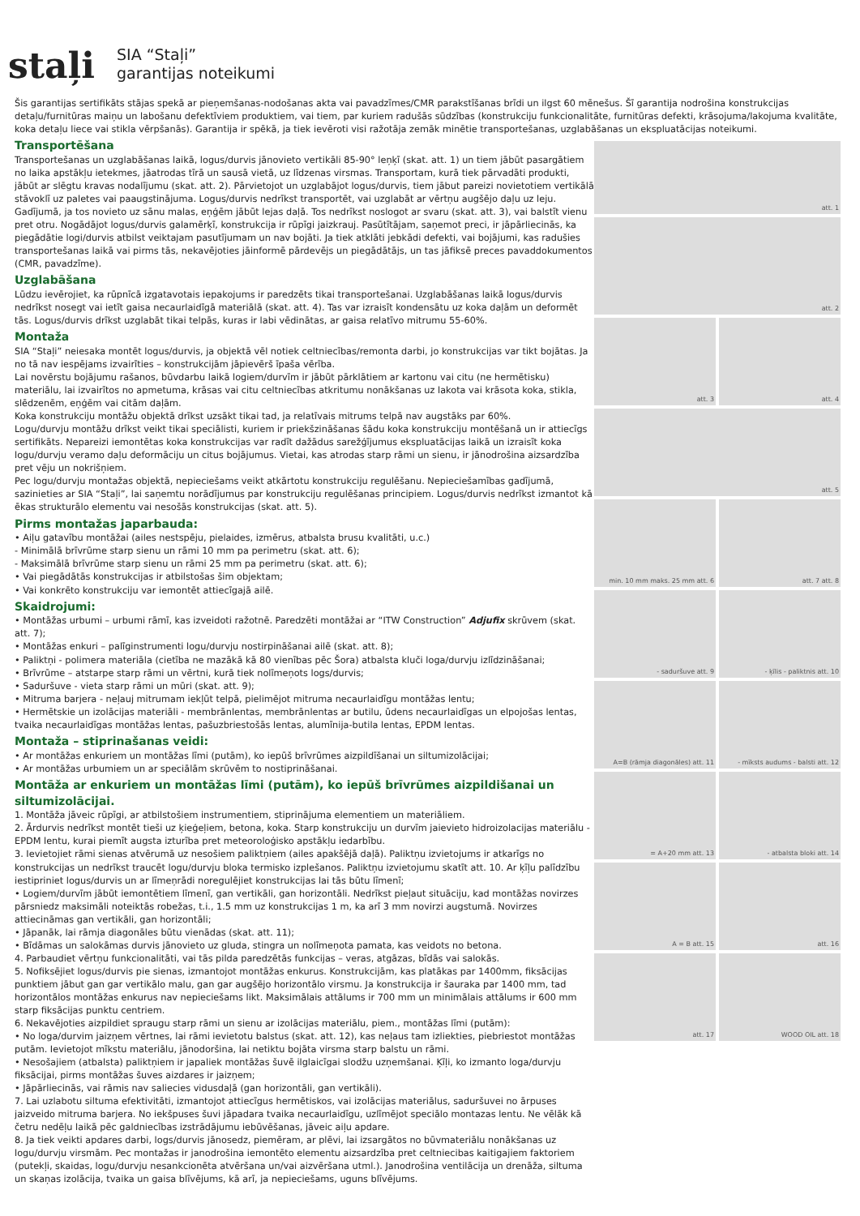staļi
SIA “Staļi”
garantijas noteikumi
Šis garantijas sertifikāts stājas spekā ar pieņemšanas-nodošanas akta vai pavadzīmes/CMR parakstīšanas brīdi un ilgst 60 mēnešus. Šī garantija nodrošina konstrukcijas detaļu/furnitūras maiņu un labošanu defektīviem produktiem, vai tiem, par kuriem radušās sūdzības (konstrukciju funkcionalitāte, furnitūras defekti, krāsojuma/lakojuma kvalitāte, koka detaļu liece vai stikla vērpšanās). Garantija ir spēkā, ja tiek ievēroti visi ražotāja zemāk minētie transportešanas, uzglabāšanas un ekspluatācijas noteikumi.
Transportēšana
Transportešanas un uzglabāšanas laikā, logus/durvis jānovieto vertikāli 85-90° leņķī (skat. att. 1) un tiem jābūt pasargātiem no laika apstākļu ietekmes, jāatrodas tīrā un sausā vietā, uz līdzenas virsmas. Transportam, kurā tiek pārvadāti produkti, jābūt ar slēgtu kravas nodalījumu (skat. att. 2). Pārvietojot un uzglabājot logus/durvis, tiem jābut pareizi novietotiem vertikālā stāvoklī uz paletes vai paaugstinājuma. Logus/durvis nedrīkst transportēt, vai uzglabāt ar vērtņu augšējo daļu uz leju.
Gadījumā, ja tos novieto uz sānu malas, eņģēm jābūt lejas daļā. Tos nedrīkst noslogot ar svaru (skat. att. 3), vai balstīt vienu pret otru. Nogādājot logus/durvis galamērķī, konstrukcija ir rūpīgi jaizkrauj. Pasūtītājam, saņemot preci, ir jāpārliecinās, ka piegādātie logi/durvis atbilst veiktajam pasutījumam un nav bojāti. Ja tiek atklāti jebkādi defekti, vai bojājumi, kas radušies transportešanas laikā vai pirms tās, nekavējoties jāinformē pārdevējs un piegādātājs, un tas jāfiksē preces pavaddokumentos (CMR, pavadzīme).
Uzglabāšana
Lūdzu ievērojiet, ka rūpnīcā izgatavotais iepakojums ir paredzēts tikai transportešanai. Uzglabāšanas laikā logus/durvis nedrīkst nosegt vai ietīt gaisa necaurlaidīgā materiālā (skat. att. 4). Tas var izraisīt kondensātu uz koka daļām un deformēt tās. Logus/durvis drīkst uzglabāt tikai telpās, kuras ir labi vēdinātas, ar gaisa relatīvo mitrumu 55-60%.
Montaža
SIA “Staļi” neiesaka montēt logus/durvis, ja objektā vēl notiek celtniecības/remonta darbi, jo konstrukcijas var tikt bojātas. Ja no tā nav iespējams izvairīties – konstrukcijām jāpievērš īpaša vērība.
Lai novērstu bojājumu rašanos, būvdarbu laikā logiem/durvīm ir jābūt pārklātiem ar kartonu vai citu (ne hermētisku) materiālu, lai izvairītos no apmetuma, krāsas vai citu celtniecības atkritumu nonākšanas uz lakota vai krāsota koka, stikla, slēdzenēm, eņģēm vai citām daļām.
Koka konstrukciju montāžu objektā drīkst uzsākt tikai tad, ja relatīvais mitrums telpā nav augstāks par 60%.
Logu/durvju montāžu drīkst veikt tikai speciālisti, kuriem ir priekšzināšanas šādu koka konstrukciju montēšanā un ir attiecīgs sertifikāts. Nepareizi iemontētas koka konstrukcijas var radīt dažādus sarežģījumus ekspluatācijas laikā un izraisīt koka logu/durvju veramo daļu deformāciju un citus bojājumus. Vietai, kas atrodas starp rāmi un sienu, ir jānodrošina aizsardzība pret vēju un nokrišņiem.
Pec logu/durvju montažas objektā, nepieciešams veikt atkārtotu konstrukciju regulēšanu. Nepieciešamības gadījumā, sazinieties ar SIA “Staļi”, lai saņemtu norādījumus par konstrukciju regulēšanas principiem. Logus/durvis nedrīkst izmantot kā ēkas strukturālo elementu vai nesošās konstrukcijas (skat. att. 5).
Pirms montažas japarbauda:
• Aiļu gatavību montāžai (ailes nestspēju, pielaides, izmērus, atbalsta brusu kvalitāti, u.c.)
- Minimālā brīvrūme starp sienu un rāmi 10 mm pa perimetru (skat. att. 6);
- Maksimālā brīvrūme starp sienu un rāmi 25 mm pa perimetru (skat. att. 6);
• Vai piegādātās konstrukcijas ir atbilstošas šim objektam;
• Vai konkrēto konstrukciju var iemontēt attiecīgajā ailē.
Skaidrojumi:
• Montāžas urbumi – urbumi rāmī, kas izveidoti ražotnē. Paredzēti montāžai ar “ITW Construction” Adjufix skrūvem (skat. att. 7);
• Montāžas enkuri – palīginstrumenti logu/durvju nostirpināšanai ailē (skat. att. 8);
• Paliktņi - polimera materiāla (cietība ne mazākā kā 80 vienības pēc Šora) atbalsta kluči loga/durvju izlīdzināšanai;
• Brīvrūme – atstarpe starp rāmi un vērtni, kurā tiek nolīmeņots logs/durvis;
• Saduršuve - vieta starp rāmi un mūri (skat. att. 9);
• Mitruma barjera - neļauj mitrumam iekļūt telpā, pielimējot mitruma necaurlaidīgu montāžas lentu;
• Hermētskie un izolācijas materiāli - membrānlentas, membrānlentas ar butilu, ūdens necaurlaidīgas un elpojošas lentas, tvaika necaurlaidīgas montāžas lentas, pašuzbriestošās lentas, alumīnija-butila lentas, EPDM lentas.
Montaža – stiprinašanas veidi:
• Ar montāžas enkuriem un montāžas līmi (putām), ko iepūš brīvrūmes aizpildīšanai un siltumizolācijai;
• Ar montāžas urbumiem un ar speciālām skrūvēm to nostiprināšanai.
Montāža ar enkuriem un montāžas līmi (putām), ko iepūš brīvrūmes aizpildišanai un siltumizolācijai.
1. Montāža jāveic rūpīgi, ar atbilstošiem instrumentiem, stiprinājuma elementiem un materiāliem.
2. Ārdurvis nedrīkst montēt tieši uz ķieģeļiem, betona, koka. Starp konstrukciju un durvīm jaievieto hidroizolacijas materiālu - EPDM lentu, kurai piemīt augsta izturība pret meteoroloģisko apstākļu iedarbību.
3. Ievietojiet rāmi sienas atvērumā uz nesošiem paliktņiem (ailes apakšējā daļā). Paliktņu izvietojums ir atkarīgs no konstrukcijas un nedrīkst traucēt logu/durvju bloka termisko izplešanos. Paliktņu izvietojumu skatīt att. 10. Ar ķīļu palīdzību iestipriniet logus/durvis un ar līmeņrādi noregulējiet konstrukcijas lai tās būtu līmenī;
• Logiem/durvīm jābūt iemontētiem līmenī, gan vertikāli, gan horizontāli. Nedrīkst pieļaut situāciju, kad montāžas novirzes pārsniedz maksimāli noteiktās robežas, t.i., 1.5 mm uz konstrukcijas 1 m, ka arī 3 mm novirzi augstumā. Novirzes attiecināmas gan vertikāli, gan horizontāli;
• Jāpanāk, lai rāmja diagonāles būtu vienādas (skat. att. 11);
• Bīdāmas un salokāmas durvis jānovieto uz gluda, stingra un nolīmeņota pamata, kas veidots no betona.
4. Parbaudiet vērtņu funkcionalitāti, vai tās pilda paredzētās funkcijas – veras, atgāzas, bīdās vai salokās.
5. Nofiksējiet logus/durvis pie sienas, izmantojot montāžas enkurus. Konstrukcijām, kas platākas par 1400mm, fiksācijas punktiem jābut gan gar vertikālo malu, gan gar augšējo horizontālo virsmu. Ja konstrukcija ir šauraka par 1400 mm, tad horizontālos montāžas enkurus nav nepieciešams likt. Maksimālais attālums ir 700 mm un minimālais attālums ir 600 mm starp fiksācijas punktu centriem.
6. Nekavējoties aizpildiet spraugu starp rāmi un sienu ar izolācijas materiālu, piem., montāžas līmi (putām):
• No loga/durvim jaizņem vērtnes, lai rāmi ievietotu balstus (skat. att. 12), kas neļaus tam izliekties, piebriestot montāžas putām. Ievietojot mīkstu materiālu, jānodoršina, lai netiktu bojāta virsma starp balstu un rāmi.
• Nesošajiem (atbalsta) paliktņiem ir japaliek montāžas šuvē ilglaicīgai slodžu uzņemšanai. Ķīļi, ko izmanto loga/durvju fiksācijai, pirms montāžas šuves aizdares ir jaizņem;
• Jāpārliecinās, vai rāmis nav saliecies vidusdaļā (gan horizontāli, gan vertikāli).
7. Lai uzlabotu siltuma efektivitāti, izmantojot attiecīgus hermētiskos, vai izolācijas materiālus, saduršuvei no ārpuses jaizveido mitruma barjera. No iekšpuses šuvi jāpadara tvaika necaurlaidīgu, uzlīmējot speciālo montazas lentu. Ne vēlāk kā četru nedēļu laikā pēc galdniecības izstrādājumu iebūvēšanas, jāveic aiļu apdare.
8. Ja tiek veikti apdares darbi, logs/durvis jānosedz, piemēram, ar plēvi, lai izsargātos no būvmateriālu nonākšanas uz logu/durvju virsmām. Pec montažas ir janodrošina iemontēto elementu aizsardzība pret celtniecibas kaitigajiem faktoriem (putekļi, skaidas, logu/durvju nesankcionēta atvēršana un/vai aizvēršana utml.). Janodrošina ventilācija un drenāža, siltuma un skaņas izolācija, tvaika un gaisa blīvējums, kā arī, ja nepieciešams, uguns blīvējums.
att. 1
att. 2
att. 3
att. 4
att. 5
min. 10 mm maks. 25 mm att. 6
att. 7 att. 8
- saduršuve att. 9
- ķīlis - paliktnis att. 10
A=B (rāmja diagonāles) att. 11
- mīksts audums - balsti att. 12
= A+20 mm att. 13
- atbalsta bloki att. 14
A = B att. 15
att. 16
att. 17
WOOD OIL att. 18